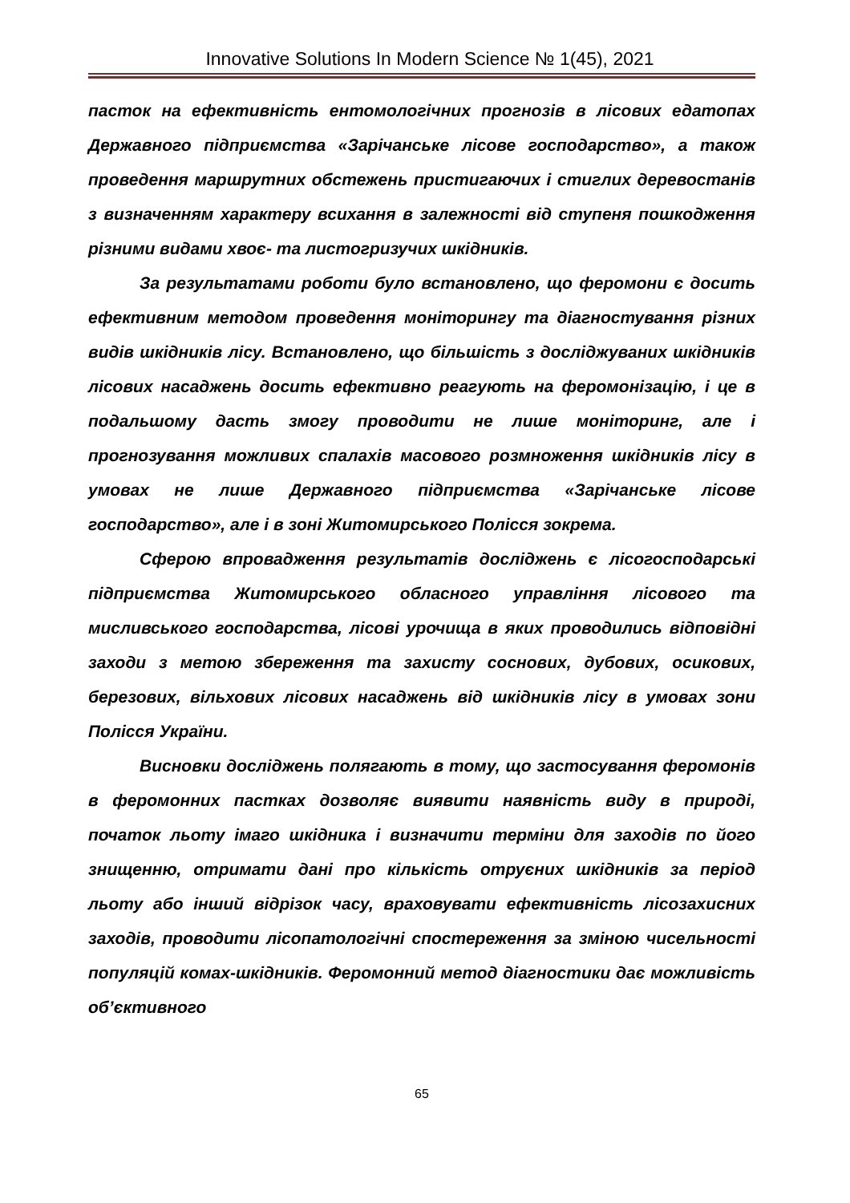Innovative Solutions In Modern Science № 1(45), 2021
пасток на ефективність ентомологічних прогнозів в лісових едатопах Державного підприємства «Зарічанське лісове господарство», а також проведення маршрутних обстежень пристигаючих і стиглих деревостанів з визначенням характеру всихання в залежності від ступеня пошкодження різними видами хвоє- та листогризучих шкідників.
За результатами роботи було встановлено, що феромони є досить ефективним методом проведення моніторингу та діагностування різних видів шкідників лісу. Встановлено, що більшість з досліджуваних шкідників лісових насаджень досить ефективно реагують на феромонізацію, і це в подальшому дасть змогу проводити не лише моніторинг, але і прогнозування можливих спалахів масового розмноження шкідників лісу в умовах не лише Державного підприємства «Зарічанське лісове господарство», але і в зоні Житомирського Полісся зокрема.
Сферою впровадження результатів досліджень є лісогосподарські підприємства Житомирського обласного управління лісового та мисливського господарства, лісові урочища в яких проводились відповідні заходи з метою збереження та захисту соснових, дубових, осикових, березових, вільхових лісових насаджень від шкідників лісу в умовах зони Полісся України.
Висновки досліджень полягають в тому, що застосування феромонів в феромонних пастках дозволяє виявити наявність виду в природі, початок льоту імаго шкідника і визначити терміни для заходів по його знищенню, отримати дані про кількість отруєних шкідників за період льоту або інший відрізок часу, враховувати ефективність лісозахисних заходів, проводити лісопатологічні спостереження за зміною чисельності популяцій комах-шкідників. Феромонний метод діагностики дає можливість об’єктивного
65